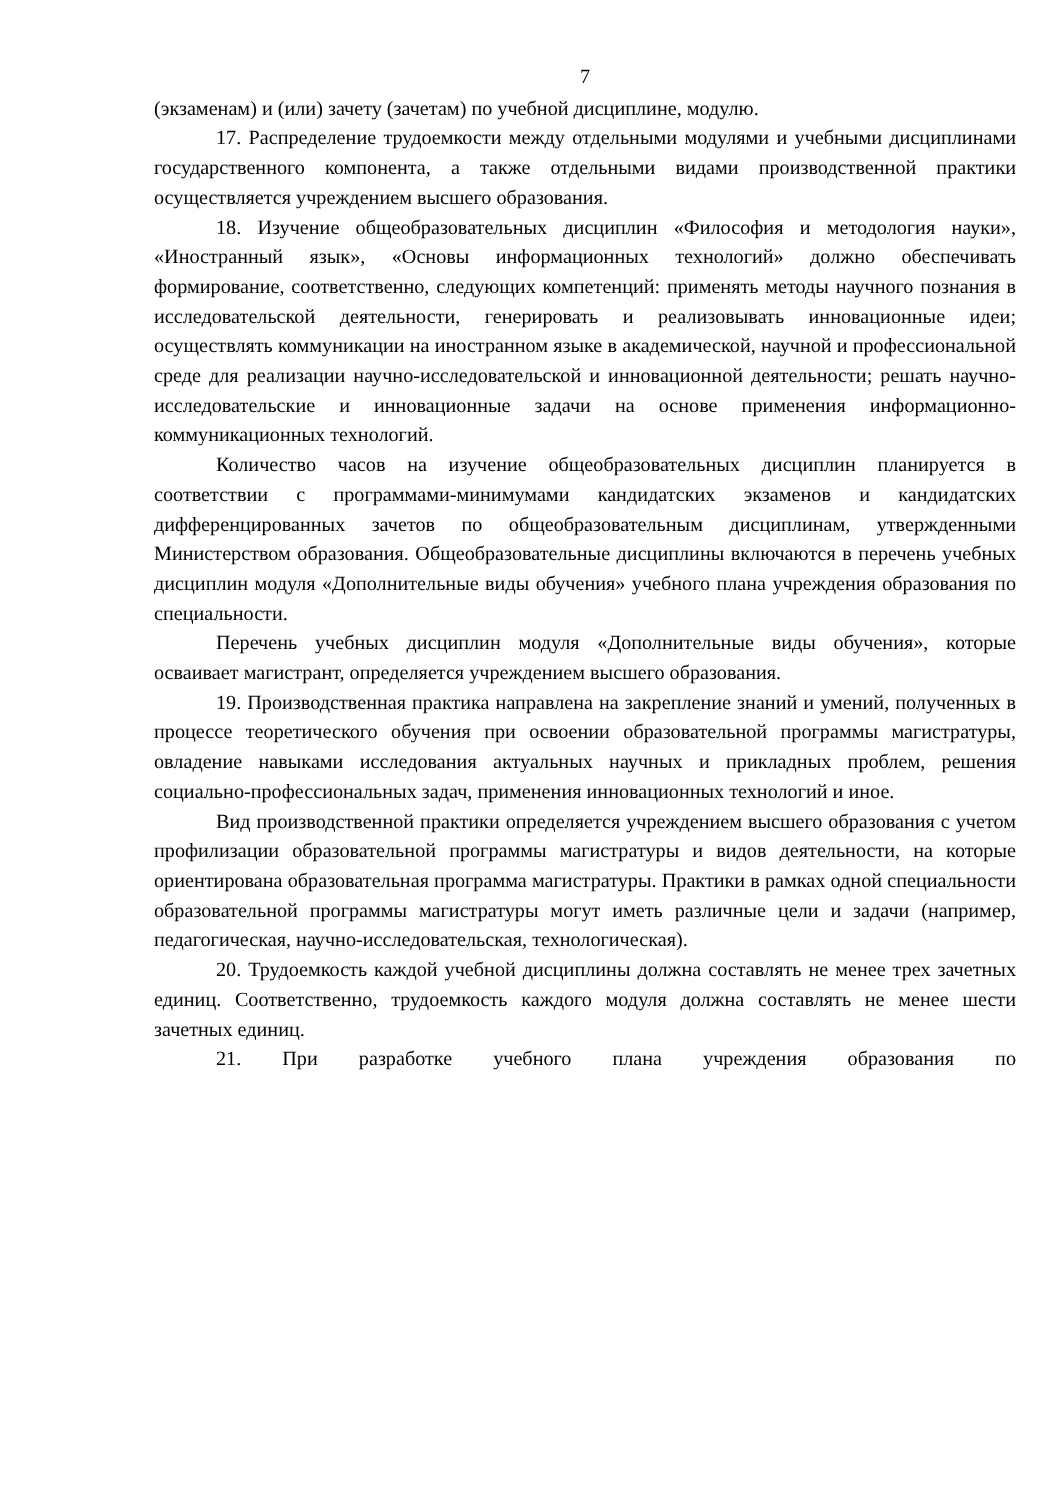7
(экзаменам) и (или) зачету (зачетам) по учебной дисциплине, модулю.
17. Распределение трудоемкости между отдельными модулями и учебными дисциплинами государственного компонента, а также отдельными видами производственной практики осуществляется учреждением высшего образования.
18. Изучение общеобразовательных дисциплин «Философия и методология науки», «Иностранный язык», «Основы информационных технологий» должно обеспечивать формирование, соответственно, следующих компетенций: применять методы научного познания в исследовательской деятельности, генерировать и реализовывать инновационные идеи; осуществлять коммуникации на иностранном языке в академической, научной и профессиональной среде для реализации научно-исследовательской и инновационной деятельности; решать научно-исследовательские и инновационные задачи на основе применения информационно-коммуникационных технологий.
Количество часов на изучение общеобразовательных дисциплин планируется в соответствии с программами-минимумами кандидатских экзаменов и кандидатских дифференцированных зачетов по общеобразовательным дисциплинам, утвержденными Министерством образования. Общеобразовательные дисциплины включаются в перечень учебных дисциплин модуля «Дополнительные виды обучения» учебного плана учреждения образования по специальности.
Перечень учебных дисциплин модуля «Дополнительные виды обучения», которые осваивает магистрант, определяется учреждением высшего образования.
19. Производственная практика направлена на закрепление знаний и умений, полученных в процессе теоретического обучения при освоении образовательной программы магистратуры, овладение навыками исследования актуальных научных и прикладных проблем, решения социально-профессиональных задач, применения инновационных технологий и иное.
Вид производственной практики определяется учреждением высшего образования с учетом профилизации образовательной программы магистратуры и видов деятельности, на которые ориентирована образовательная программа магистратуры. Практики в рамках одной специальности образовательной программы магистратуры могут иметь различные цели и задачи (например, педагогическая, научно-исследовательская, технологическая).
20. Трудоемкость каждой учебной дисциплины должна составлять не менее трех зачетных единиц. Соответственно, трудоемкость каждого модуля должна составлять не менее шести зачетных единиц.
21. При разработке учебного плана учреждения образования по